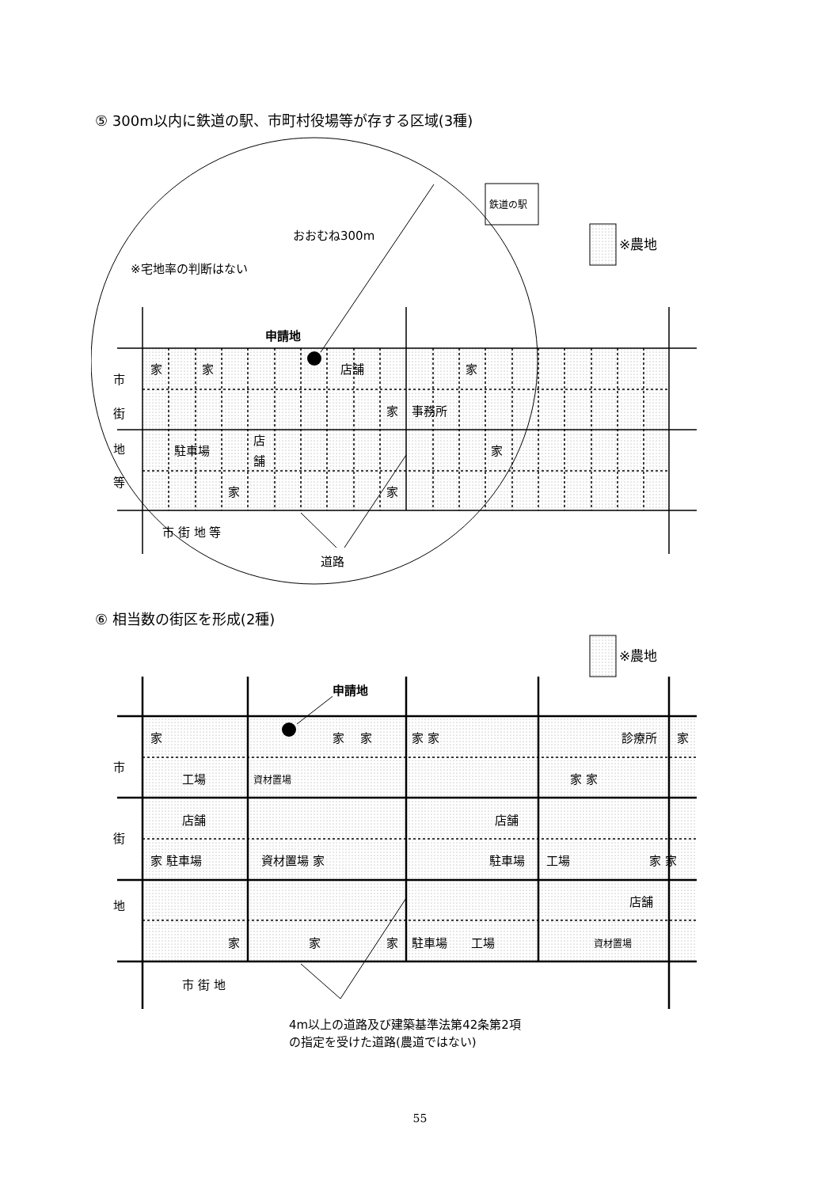⑤ 300m以内に鉄道の駅、市町村役場等が存する区域(3種)
おおむね300m
※宅地率の判断はない
申請地
鉄道の駅
※農地
家
家
店舗
家
家
事務所
駐車場
店
舗
家
家
家
市
街
地
等
市 街 地 等
道路
⑥ 相当数の街区を形成(2種)
申請地
※農地
家
家
家
家 家
診療所
家
工場
資材置場
家 家
店舗
店舗
家 駐車場
資材置場 家
駐車場
工場
家 家
店舗
家
家
家
駐車場
工場
資材置場
市
街
地
市 街 地
4m以上の道路及び建築基準法第42条第2項
の指定を受けた道路(農道ではない)
55